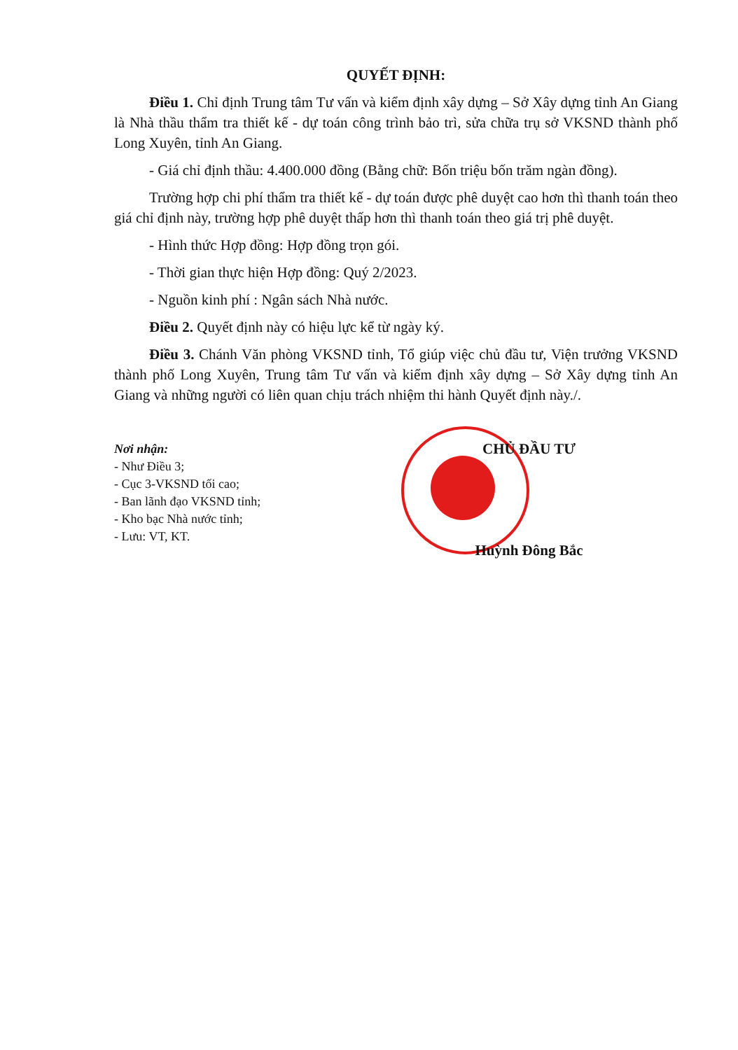QUYẾT ĐỊNH:
Điều 1. Chỉ định Trung tâm Tư vấn và kiểm định xây dựng – Sở Xây dựng tỉnh An Giang là Nhà thầu thẩm tra thiết kế - dự toán công trình bảo trì, sửa chữa trụ sở VKSND thành phố Long Xuyên, tỉnh An Giang.
- Giá chỉ định thầu: 4.400.000 đồng (Bằng chữ: Bốn triệu bốn trăm ngàn đồng).
Trường hợp chi phí thẩm tra thiết kế - dự toán được phê duyệt cao hơn thì thanh toán theo giá chỉ định này, trường hợp phê duyệt thấp hơn thì thanh toán theo giá trị phê duyệt.
- Hình thức Hợp đồng: Hợp đồng trọn gói.
- Thời gian thực hiện Hợp đồng: Quý 2/2023.
- Nguồn kinh phí : Ngân sách Nhà nước.
Điều 2. Quyết định này có hiệu lực kể từ ngày ký.
Điều 3. Chánh Văn phòng VKSND tỉnh, Tổ giúp việc chủ đầu tư, Viện trưởng VKSND thành phố Long Xuyên, Trung tâm Tư vấn và kiểm định xây dựng – Sở Xây dựng tỉnh An Giang và những người có liên quan chịu trách nhiệm thi hành Quyết định này./.
Nơi nhận:
- Như Điều 3;
- Cục 3-VKSND tối cao;
- Ban lãnh đạo VKSND tỉnh;
- Kho bạc Nhà nước tỉnh;
- Lưu: VT, KT.
CHỦ ĐẦU TƯ
Huỳnh Đông Bắc